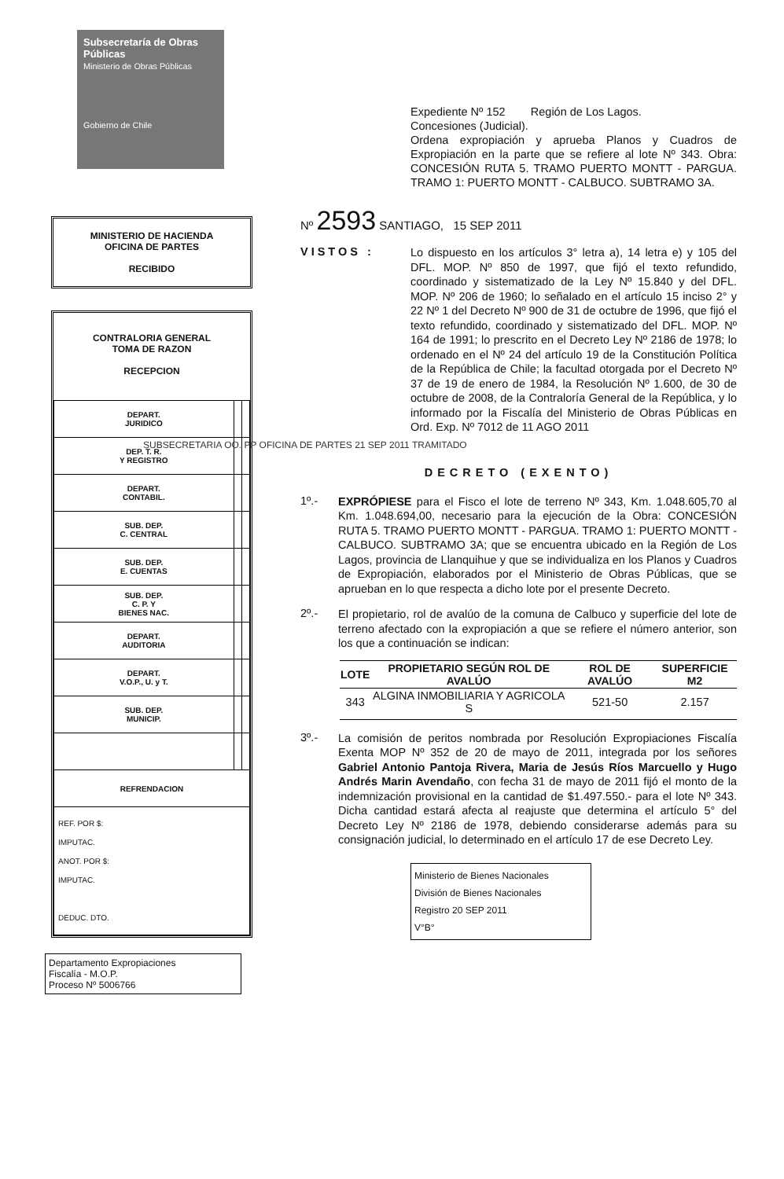Subsecretaría de Obras Públicas
Ministerio de Obras Públicas
Gobierno de Chile
MINISTERIO DE HACIENDA
OFICINA DE PARTES
RECIBIDO
CONTRALORIA GENERAL
TOMA DE RAZON
RECEPCION
| DEPART. JURIDICO | | |
| DEP. T. R. Y REGISTRO | | |
| DEPART. CONTABIL. | | |
| SUB. DEP. C. CENTRAL | | |
| SUB. DEP. E. CUENTAS | | |
| SUB. DEP. C. P. Y BIENES NAC. | | |
| DEPART. AUDITORIA | | |
| DEPART. V.O.P., U. y T. | | |
| SUB. DEP. MUNICIP. | | |
| REFRENDACION | | |
| REF. POR $: IMPUTAC. ANOT. POR $: IMPUTAC. DEDUC. DTO. | | |
Departamento Expropiaciones
Fiscalía - M.O.P.
Proceso Nº 5006766
Expediente Nº 152 Región de Los Lagos.
Concesiones (Judicial).
Ordena expropiación y aprueba Planos y Cuadros de Expropiación en la parte que se refiere al lote Nº 343. Obra: CONCESIÓN RUTA 5. TRAMO PUERTO MONTT - PARGUA. TRAMO 1: PUERTO MONTT - CALBUCO. SUBTRAMO 3A.
Nº 2593 SANTIAGO, 15 SEP 2011
VISTOS :
Lo dispuesto en los artículos 3° letra a), 14 letra e) y 105 del DFL. MOP. Nº 850 de 1997, que fijó el texto refundido, coordinado y sistematizado de la Ley Nº 15.840 y del DFL. MOP. Nº 206 de 1960; lo señalado en el artículo 15 inciso 2° y 22 Nº 1 del Decreto Nº 900 de 31 de octubre de 1996, que fijó el texto refundido, coordinado y sistematizado del DFL. MOP. Nº 164 de 1991; lo prescrito en el Decreto Ley Nº 2186 de 1978; lo ordenado en el Nº 24 del artículo 19 de la Constitución Política de la República de Chile; la facultad otorgada por el Decreto Nº 37 de 19 de enero de 1984, la Resolución Nº 1.600, de 30 de octubre de 2008, de la Contraloría General de la República, y lo informado por la Fiscalía del Ministerio de Obras Públicas en Ord. Exp. Nº 7012 de 11 AGO 2011
SUBSECRETARIA OO. PP OFICINA DE PARTES 21 SEP 2011 TRAMITADO
DECRETO (EXENTO)
1º.-
EXPRÓPIESE para el Fisco el lote de terreno Nº 343, Km. 1.048.605,70 al Km. 1.048.694,00, necesario para la ejecución de la Obra: CONCESIÓN RUTA 5. TRAMO PUERTO MONTT - PARGUA. TRAMO 1: PUERTO MONTT - CALBUCO. SUBTRAMO 3A; que se encuentra ubicado en la Región de Los Lagos, provincia de Llanquihue y que se individualiza en los Planos y Cuadros de Expropiación, elaborados por el Ministerio de Obras Públicas, que se aprueban en lo que respecta a dicho lote por el presente Decreto.
2º.-
El propietario, rol de avalúo de la comuna de Calbuco y superficie del lote de terreno afectado con la expropiación a que se refiere el número anterior, son los que a continuación se indican:
| LOTE | PROPIETARIO SEGÚN ROL DE AVALÚO | ROL DE AVALÚO | SUPERFICIE M2 |
| --- | --- | --- | --- |
| 343 | ALGINA INMOBILIARIA Y AGRICOLA S | 521-50 | 2.157 |
3º.-
La comisión de peritos nombrada por Resolución Expropiaciones Fiscalía Exenta MOP Nº 352 de 20 de mayo de 2011, integrada por los señores Gabriel Antonio Pantoja Rivera, Maria de Jesús Ríos Marcuello y Hugo Andrés Marin Avendaño, con fecha 31 de mayo de 2011 fijó el monto de la indemnización provisional en la cantidad de $1.497.550.- para el lote Nº 343. Dicha cantidad estará afecta al reajuste que determina el artículo 5° del Decreto Ley Nº 2186 de 1978, debiendo considerarse además para su consignación judicial, lo determinado en el artículo 17 de ese Decreto Ley.
Ministerio de Bienes Nacionales
División de Bienes Nacionales
Registro 20 SEP 2011
V°B°